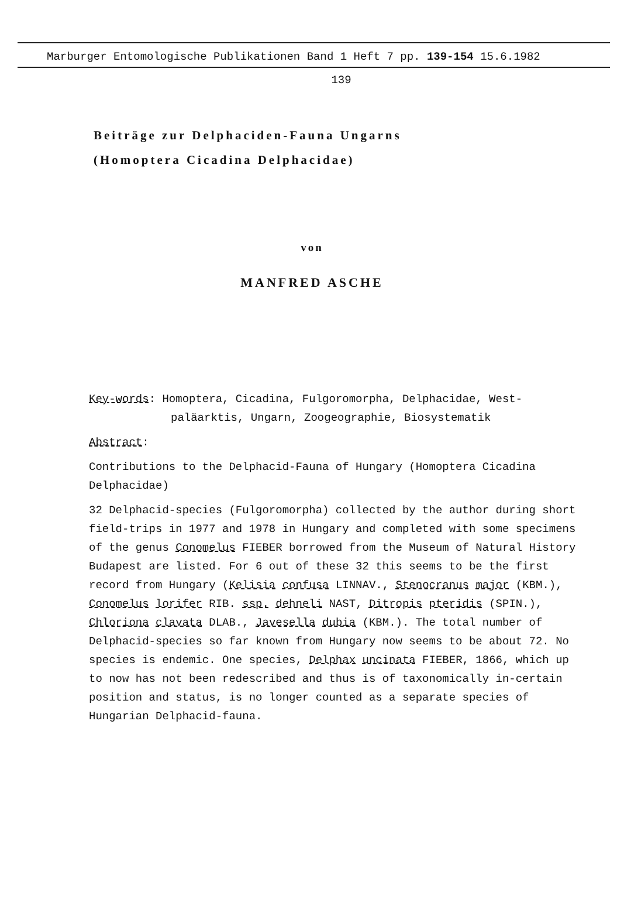Marburger Entomologische Publikationen Band 1 Heft 7 pp. 139-154 15.6.1982
139
Beiträge zur Delphaciden-Fauna Ungarns
(Homoptera Cicadina Delphacidae)
von
MANFRED ASCHE
Key-words: Homoptera, Cicadina, Fulgoromorpha, Delphacidae, West-
paläarktis, Ungarn, Zoogeographie, Biosystematik
Abstract:
Contributions to the Delphacid-Fauna of Hungary (Homoptera Cicadina Delphacidae)
32 Delphacid-species (Fulgoromorpha) collected by the author during short field-trips in 1977 and 1978 in Hungary and completed with some specimens of the genus Conomelus FIEBER borrowed from the Museum of Natural History Budapest are listed. For 6 out of these 32 this seems to be the first record from Hungary (Kelisia confusa LINNAV., Stenocranus major (KBM.), Conomelus lorifer RIB. ssp. dehneli NAST, Ditropis pteridis (SPIN.), Chloriona clavata DLAB., Javesella dubia (KBM.). The total number of Delphacid-species so far known from Hungary now seems to be about 72. No species is endemic. One species, Delphax uncinata FIEBER, 1866, which up to now has not been redescribed and thus is of taxonomically in-certain position and status, is no longer counted as a separate species of Hungarian Delphacid-fauna.